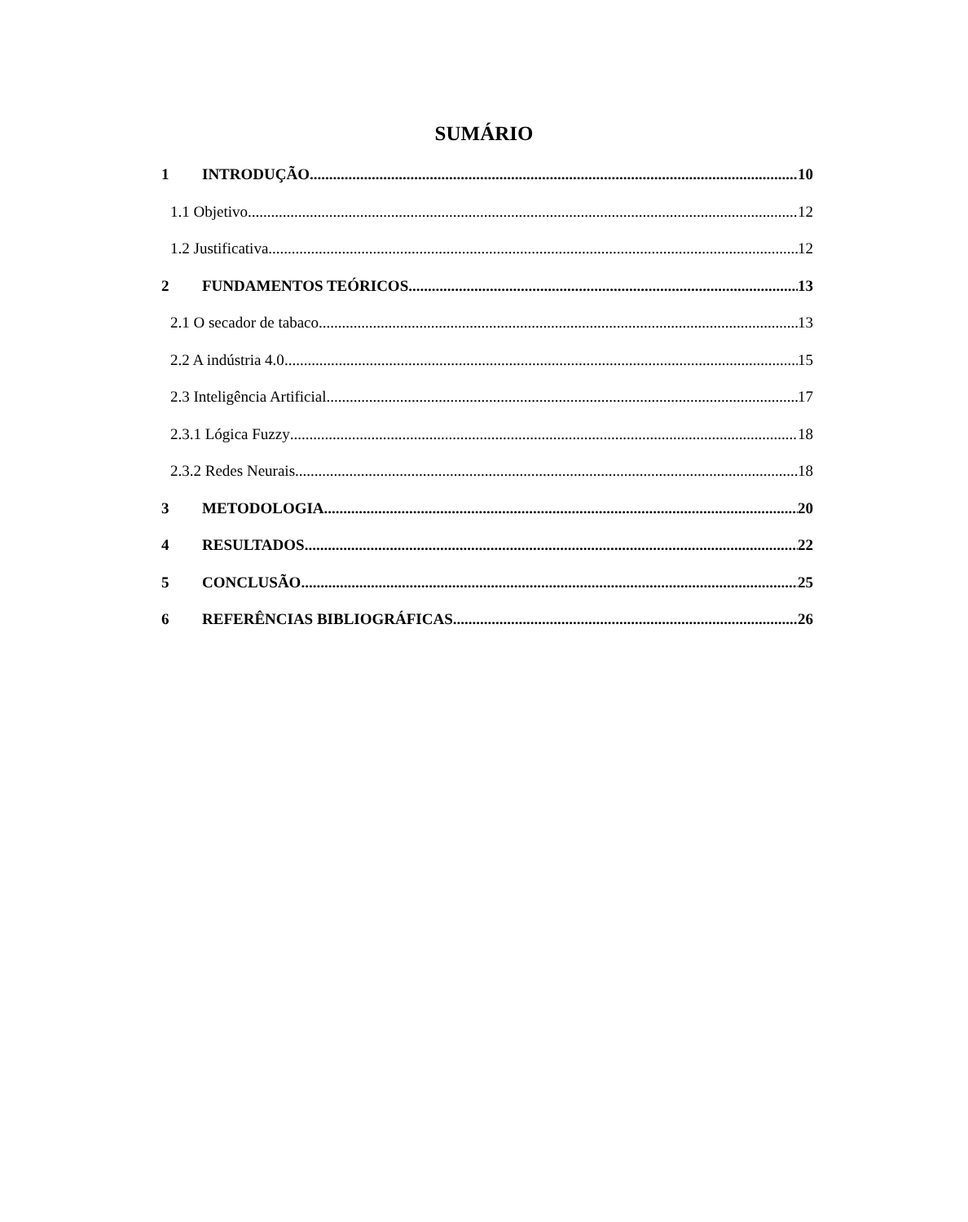SUMÁRIO
1 INTRODUÇÃO 10
1.1 Objetivo 12
1.2 Justificativa 12
2 FUNDAMENTOS TEÓRICOS 13
2.1 O secador de tabaco 13
2.2 A indústria 4.0 15
2.3 Inteligência Artificial 17
2.3.1 Lógica Fuzzy 18
2.3.2 Redes Neurais 18
3 METODOLOGIA 20
4 RESULTADOS 22
5 CONCLUSÃO 25
6 REFERÊNCIAS BIBLIOGRÁFICAS 26